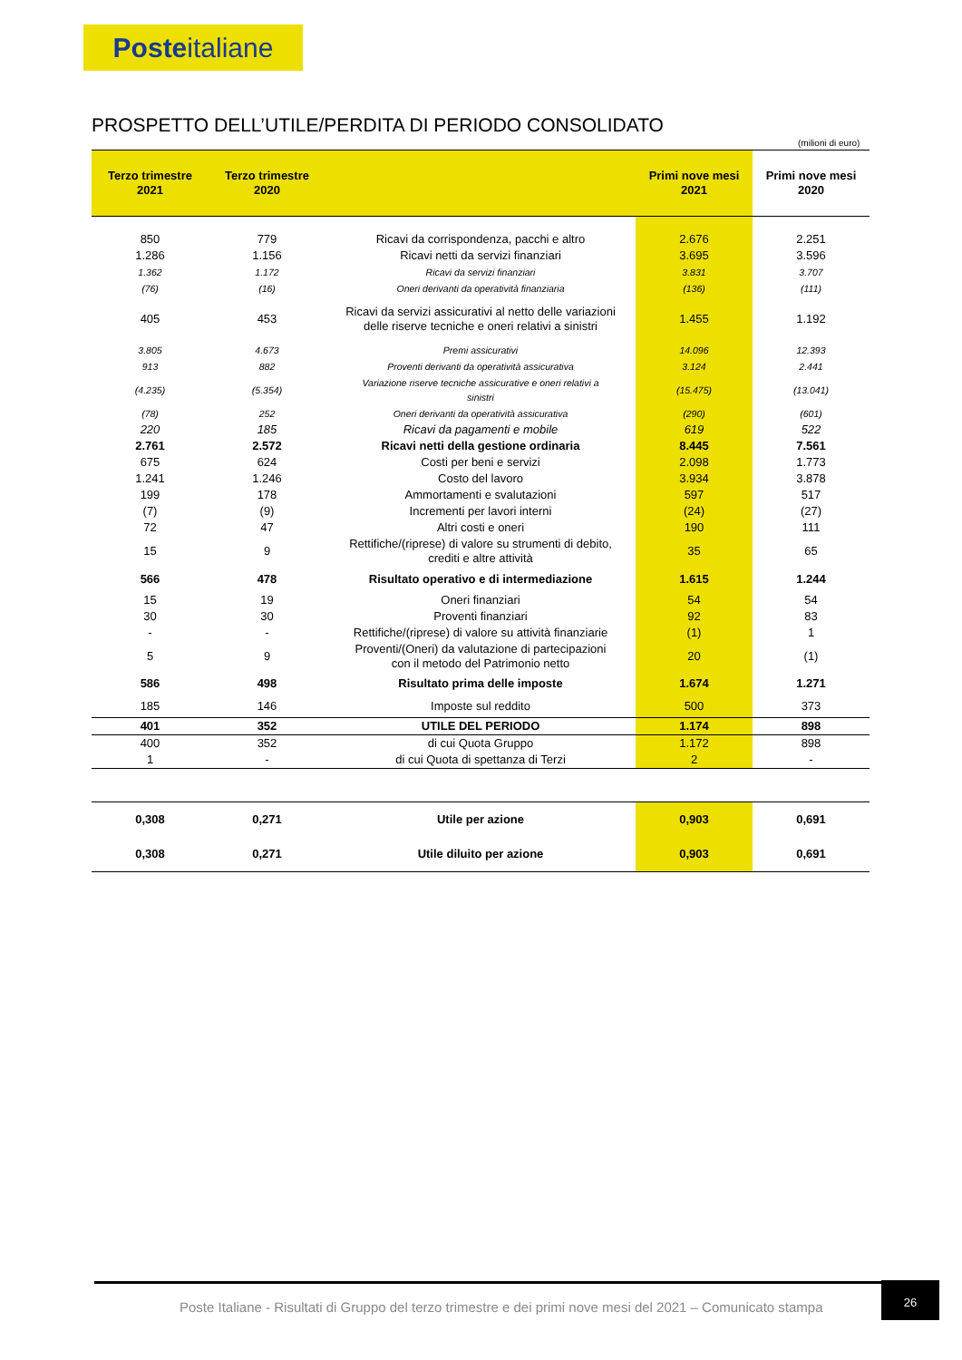Posteitaliane
PROSPETTO DELL’UTILE/PERDITA DI PERIODO CONSOLIDATO
(milioni di euro)
| Terzo trimestre 2021 | Terzo trimestre 2020 | | Primi nove mesi 2021 | Primi nove mesi 2020 |
| --- | --- | --- | --- | --- |
| 850 | 779 | Ricavi da corrispondenza, pacchi e altro | 2.676 | 2.251 |
| 1.286 | 1.156 | Ricavi netti da servizi finanziari | 3.695 | 3.596 |
| 1.362 | 1.172 | Ricavi da servizi finanziari | 3.831 | 3.707 |
| (76) | (16) | Oneri derivanti da operatività finanziaria | (136) | (111) |
| 405 | 453 | Ricavi da servizi assicurativi al netto delle variazioni delle riserve tecniche e oneri relativi a sinistri | 1.455 | 1.192 |
| 3.805 | 4.673 | Premi assicurativi | 14.096 | 12.393 |
| 913 | 882 | Proventi derivanti da operatività assicurativa | 3.124 | 2.441 |
| (4.235) | (5.354) | Variazione riserve tecniche assicurative e oneri relativi a sinistri | (15.475) | (13.041) |
| (78) | 252 | Oneri derivanti da operatività assicurativa | (290) | (601) |
| 220 | 185 | Ricavi da pagamenti e mobile | 619 | 522 |
| 2.761 | 2.572 | Ricavi netti della gestione ordinaria | 8.445 | 7.561 |
| 675 | 624 | Costi per beni e servizi | 2.098 | 1.773 |
| 1.241 | 1.246 | Costo del lavoro | 3.934 | 3.878 |
| 199 | 178 | Ammortamenti e svalutazioni | 597 | 517 |
| (7) | (9) | Incrementi per lavori interni | (24) | (27) |
| 72 | 47 | Altri costi e oneri | 190 | 111 |
| 15 | 9 | Rettifiche/(riprese) di valore su strumenti di debito, crediti e altre attività | 35 | 65 |
| 566 | 478 | Risultato operativo e di intermediazione | 1.615 | 1.244 |
| 15 | 19 | Oneri finanziari | 54 | 54 |
| 30 | 30 | Proventi finanziari | 92 | 83 |
| - | - | Rettifiche/(riprese) di valore su attività finanziarie | (1) | 1 |
| 5 | 9 | Proventi/(Oneri) da valutazione di partecipazioni con il metodo del Patrimonio netto | 20 | (1) |
| 586 | 498 | Risultato prima delle imposte | 1.674 | 1.271 |
| 185 | 146 | Imposte sul reddito | 500 | 373 |
| 401 | 352 | UTILE DEL PERIODO | 1.174 | 898 |
| 400 | 352 | di cui Quota Gruppo | 1.172 | 898 |
| 1 | - | di cui Quota di spettanza di Terzi | 2 | - |
| 0,308 | 0,271 | Utile per azione | 0,903 | 0,691 |
| 0,308 | 0,271 | Utile diluito per azione | 0,903 | 0,691 |
Poste Italiane - Risultati di Gruppo del terzo trimestre e dei primi nove mesi del 2021 – Comunicato stampa
26